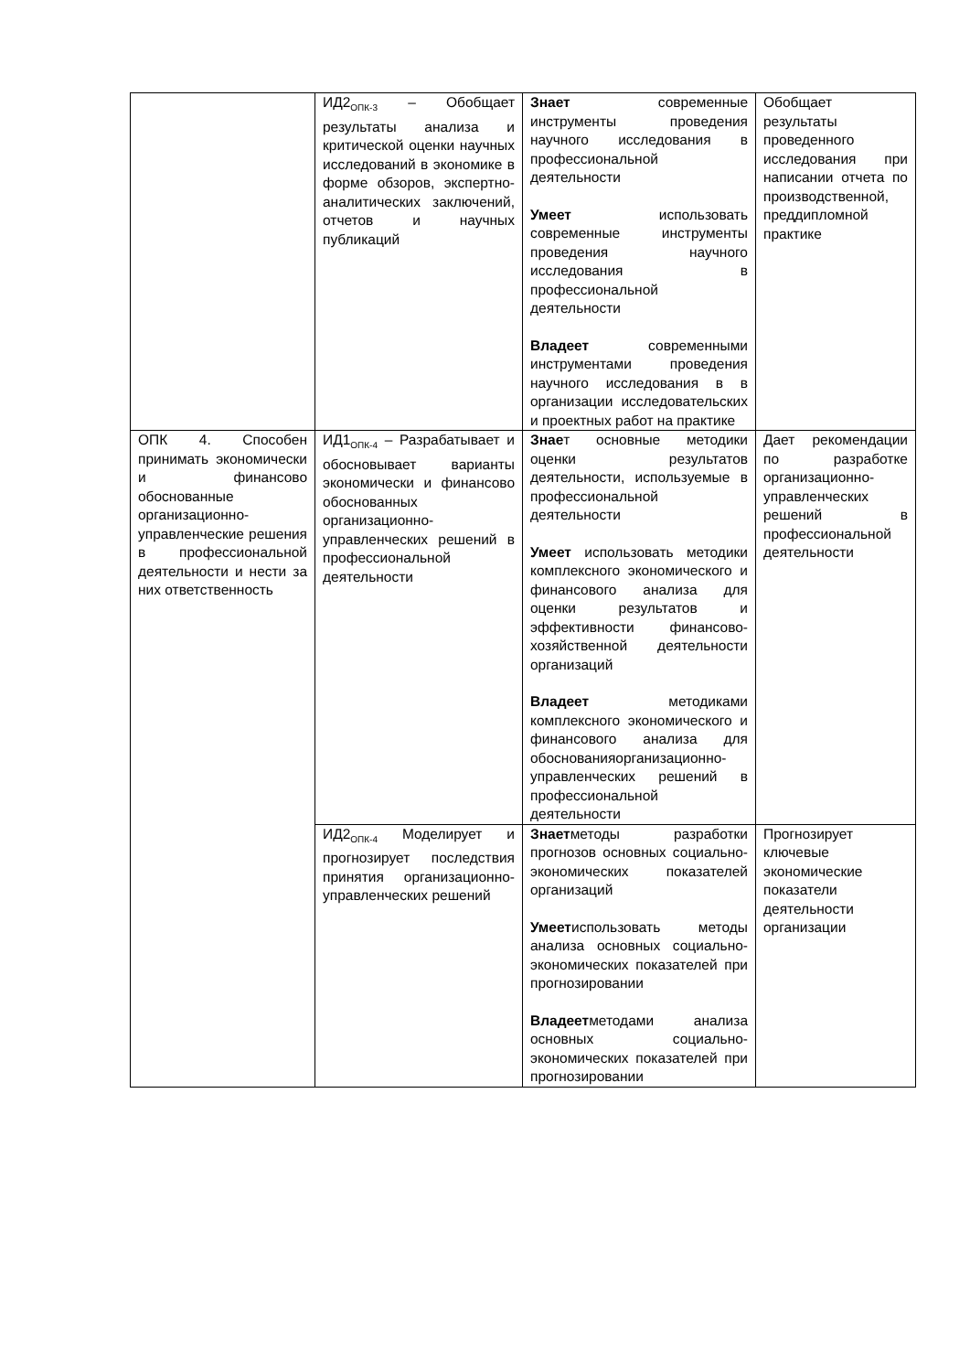| | ИД2<sub>ОПК-3</sub> – Обобщает результаты анализа и критической оценки научных исследований в экономике в форме обзоров, экспертно-аналитических заключений, отчетов и научных публикаций | Знает современные инструменты проведения научного исследования в профессиональной деятельности Умеет использовать современные инструменты проведения научного исследования в профессиональной деятельности Владеет современными инструментами проведения научного исследования в в организации исследовательских и проектных работ на практике | Обобщает результаты проведенного исследования при написании отчета по производственной, преддипломной практике |
| ОПК 4. Способен принимать экономически и финансово обоснованные организационно-управленческие решения в профессиональной деятельности и нести за них ответственность | ИД1<sub>ОПК-4</sub> – Разрабатывает и обосновывает варианты экономически и финансово обоснованных организационно-управленческих решений в профессиональной деятельности | Знае т основные методики оценки результатов деятельности, используемые в профессиональной деятельности Умеет использовать методики комплексного экономического и финансового анализа для оценки результатов и эффективности финансово-хозяйственной деятельности организаций Владеет методиками комплексного экономического и финансового анализа для обоснованияорганизационно-управленческих решений в профессиональной деятельности | Дает рекомендации по разработке организационно-управленческих решений в профессиональной деятельности |
| | ИД2<sub>ОПК-4</sub> Моделирует и прогнозирует последствия принятия организационно-управленческих решений | Знает методы разработки прогнозов основных социально-экономических показателей организаций Умеет использовать методы анализа основных социально-экономических показателей при прогнозировании Владеет методами анализа основных социально-экономических показателей при прогнозировании | Прогнозирует ключевые экономические показатели деятельности организации |